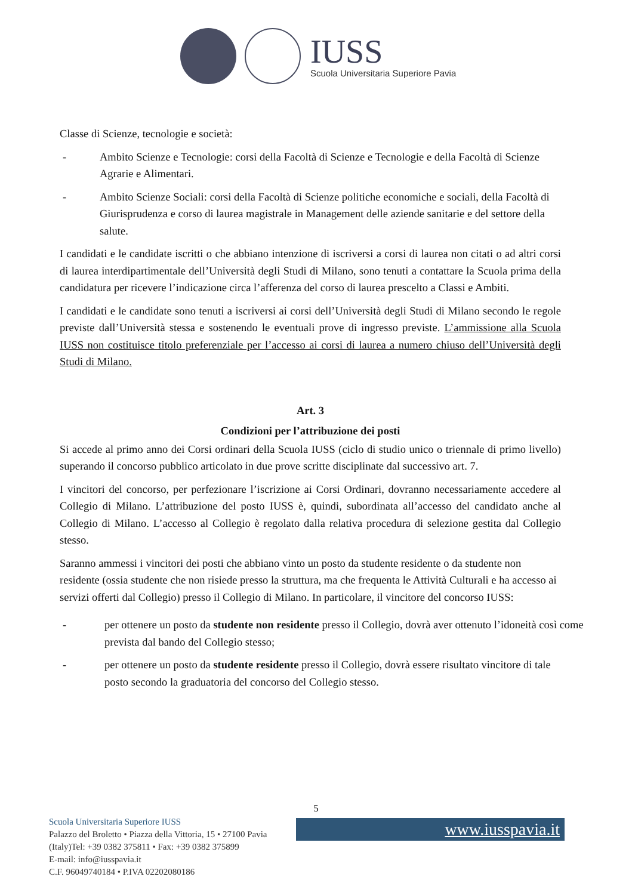IUSS
Scuola Universitaria Superiore Pavia
Classe di Scienze, tecnologie e società:
- Ambito Scienze e Tecnologie: corsi della Facoltà di Scienze e Tecnologie e della Facoltà di Scienze Agrarie e Alimentari.
- Ambito Scienze Sociali: corsi della Facoltà di Scienze politiche economiche e sociali, della Facoltà di Giurisprudenza e corso di laurea magistrale in Management delle aziende sanitarie e del settore della salute.
I candidati e le candidate iscritti o che abbiano intenzione di iscriversi a corsi di laurea non citati o ad altri corsi di laurea interdipartimentale dell’Università degli Studi di Milano, sono tenuti a contattare la Scuola prima della candidatura per ricevere l’indicazione circa l’afferenza del corso di laurea prescelto a Classi e Ambiti.
I candidati e le candidate sono tenuti a iscriversi ai corsi dell’Università degli Studi di Milano secondo le regole previste dall’Università stessa e sostenendo le eventuali prove di ingresso previste. L’ammissione alla Scuola IUSS non costituisce titolo preferenziale per l’accesso ai corsi di laurea a numero chiuso dell’Università degli Studi di Milano.
Art. 3
Condizioni per l’attribuzione dei posti
Si accede al primo anno dei Corsi ordinari della Scuola IUSS (ciclo di studio unico o triennale di primo livello) superando il concorso pubblico articolato in due prove scritte disciplinate dal successivo art. 7.
I vincitori del concorso, per perfezionare l’iscrizione ai Corsi Ordinari, dovranno necessariamente accedere al Collegio di Milano. L’attribuzione del posto IUSS è, quindi, subordinata all’accesso del candidato anche al Collegio di Milano. L’accesso al Collegio è regolato dalla relativa procedura di selezione gestita dal Collegio stesso.
Saranno ammessi i vincitori dei posti che abbiano vinto un posto da studente residente o da studente non residente (ossia studente che non risiede presso la struttura, ma che frequenta le Attività Culturali e ha accesso ai servizi offerti dal Collegio) presso il Collegio di Milano. In particolare, il vincitore del concorso IUSS:
- per ottenere un posto da studente non residente presso il Collegio, dovrà aver ottenuto l’idoneità così come prevista dal bando del Collegio stesso;
- per ottenere un posto da studente residente presso il Collegio, dovrà essere risultato vincitore di tale posto secondo la graduatoria del concorso del Collegio stesso.
5
Scuola Universitaria Superiore IUSS
Palazzo del Broletto • Piazza della Vittoria, 15 • 27100 Pavia
(Italy)Tel: +39 0382 375811 • Fax: +39 0382 375899
E-mail: info@iusspavia.it
C.F. 96049740184 • P.IVA 02202080186
www.iusspavia.it